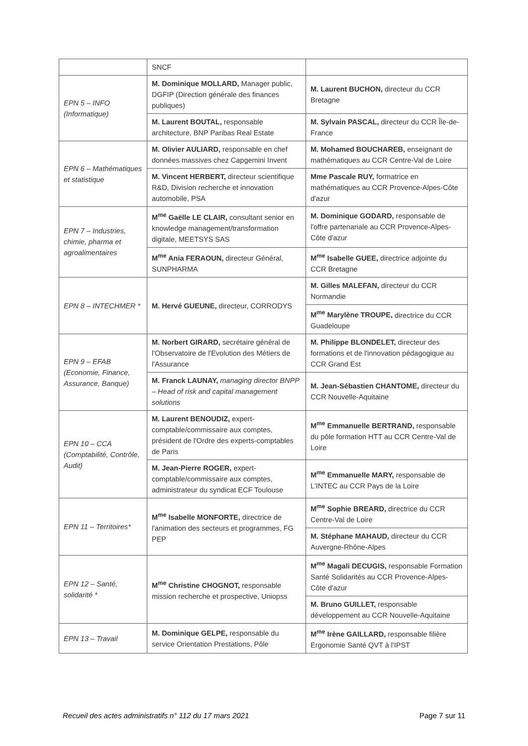| | SNCF | |
| EPN 5 – INFO (Informatique) | M. Dominique MOLLARD, Manager public, DGFIP (Direction générale des finances publiques) | M. Laurent BUCHON, directeur du CCR Bretagne |
| | M. Laurent BOUTAL, responsable architecture, BNP Paribas Real Estate | M. Sylvain PASCAL, directeur du CCR Île-de-France |
| EPN 6 – Mathématiques et statistique | M. Olivier AULIARD, responsable en chef données massives chez Capgemini Invent | M. Mohamed BOUCHAREB, enseignant de mathématiques au CCR Centre-Val de Loire |
| | M. Vincent HERBERT, directeur scientifique R&D, Division recherche et innovation automobile, PSA | Mme Pascale RUY, formatrice en mathématiques au CCR Provence-Alpes-Côte d'azur |
| EPN 7 – Industries, chimie, pharma et agroalimentaires | M<sup>me</sup> Gaëlle LE CLAIR, consultant senior en knowledge management/transformation digitale, MEETSYS SAS | M. Dominique GODARD, responsable de l'offre partenariale au CCR Provence-Alpes-Côte d'azur |
| | M<sup>me</sup> Ania FERAOUN, directeur Général, SUNPHARMA | M<sup>me</sup> Isabelle GUEE, directrice adjointe du CCR Bretagne |
| EPN 8 – INTECHMER * | M. Hervé GUEUNE, directeur, CORRODYS | M. Gilles MALEFAN, directeur du CCR Normandie |
| | | M<sup>me</sup> Marylène TROUPE, directrice du CCR Guadeloupe |
| EPN 9 – EFAB (Economie, Finance, Assurance, Banque) | M. Norbert GIRARD, secrétaire général de l'Observatoire de l'Evolution des Métiers de l'Assurance | M. Philippe BLONDELET, directeur des formations et de l'innovation pédagogique au CCR Grand Est |
| | M. Franck LAUNAY, managing director BNPP – Head of risk and capital management solutions | M. Jean-Sébastien CHANTOME, directeur du CCR Nouvelle-Aquitaine |
| EPN 10 – CCA (Comptabilité, Contrôle, Audit) | M. Laurent BENOUDIZ, expert-comptable/commissaire aux comptes, président de l'Ordre des experts-comptables de Paris | M<sup>me</sup> Emmanuelle BERTRAND, responsable du pôle formation HTT au CCR Centre-Val de Loire |
| | M. Jean-Pierre ROGER, expert-comptable/commissaire aux comptes, administrateur du syndicat ECF Toulouse | M<sup>me</sup> Emmanuelle MARY, responsable de L'INTEC au CCR Pays de la Loire |
| EPN 11 – Territoires* | M<sup>me</sup> Isabelle MONFORTE, directrice de l'animation des secteurs et programmes, FG PEP | M<sup>me</sup> Sophie BREARD, directrice du CCR Centre-Val de Loire |
| | | M. Stéphane MAHAUD, directeur du CCR Auvergne-Rhône-Alpes |
| EPN 12 – Santé, solidarité * | M<sup>me</sup> Christine CHOGNOT, responsable mission recherche et prospective, Uniopss | M<sup>me</sup> Magali DECUGIS, responsable Formation Santé Solidarités au CCR Provence-Alpes-Côte d'azur |
| | | M. Bruno GUILLET, responsable développement au CCR Nouvelle-Aquitaine |
| EPN 13 – Travail | M. Dominique GELPE, responsable du service Orientation Prestations, Pôle | M<sup>me</sup> Irène GAILLARD, responsable filière Ergonomie Santé QVT à l'IPST |
Recueil des actes administratifs n° 112 du 17 mars 2021 Page 7 sur 11